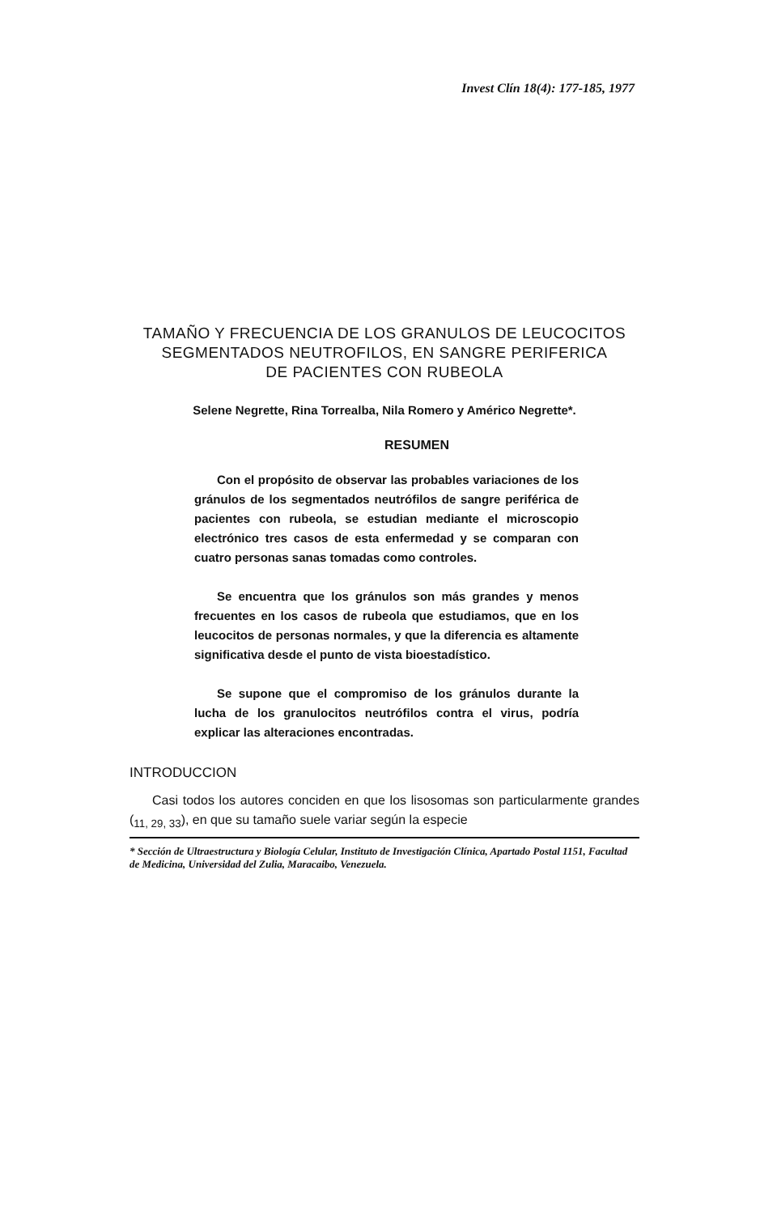Invest Clín 18(4): 177-185, 1977
TAMAÑO Y FRECUENCIA DE LOS GRANULOS DE LEUCOCITOS
SEGMENTADOS NEUTROFILOS, EN SANGRE PERIFERICA
DE PACIENTES CON RUBEOLA
Selene Negrette, Rina Torrealba, Nila Romero y Américo Negrette*.
RESUMEN
Con el propósito de observar las probables variaciones de los gránulos de los segmentados neutrófilos de sangre periférica de pacientes con rubeola, se estudian mediante el microscopio electrónico tres casos de esta enfermedad y se comparan con cuatro personas sanas tomadas como controles.
Se encuentra que los gránulos son más grandes y menos frecuentes en los casos de rubeola que estudiamos, que en los leucocitos de personas normales, y que la diferencia es altamente significativa desde el punto de vista bioestadístico.
Se supone que el compromiso de los gránulos durante la lucha de los granulocitos neutrófilos contra el virus, podría explicar las alteraciones encontradas.
INTRODUCCION
Casi todos los autores conciden en que los lisosomas son particularmente grandes (<sub>11, 29, 33</sub>), en que su tamaño suele variar según la especie
* Sección de Ultraestructura y Biología Celular, Instituto de Investigación Clínica, Apartado Postal 1151, Facultad de Medicina, Universidad del Zulia, Maracaibo, Venezuela.